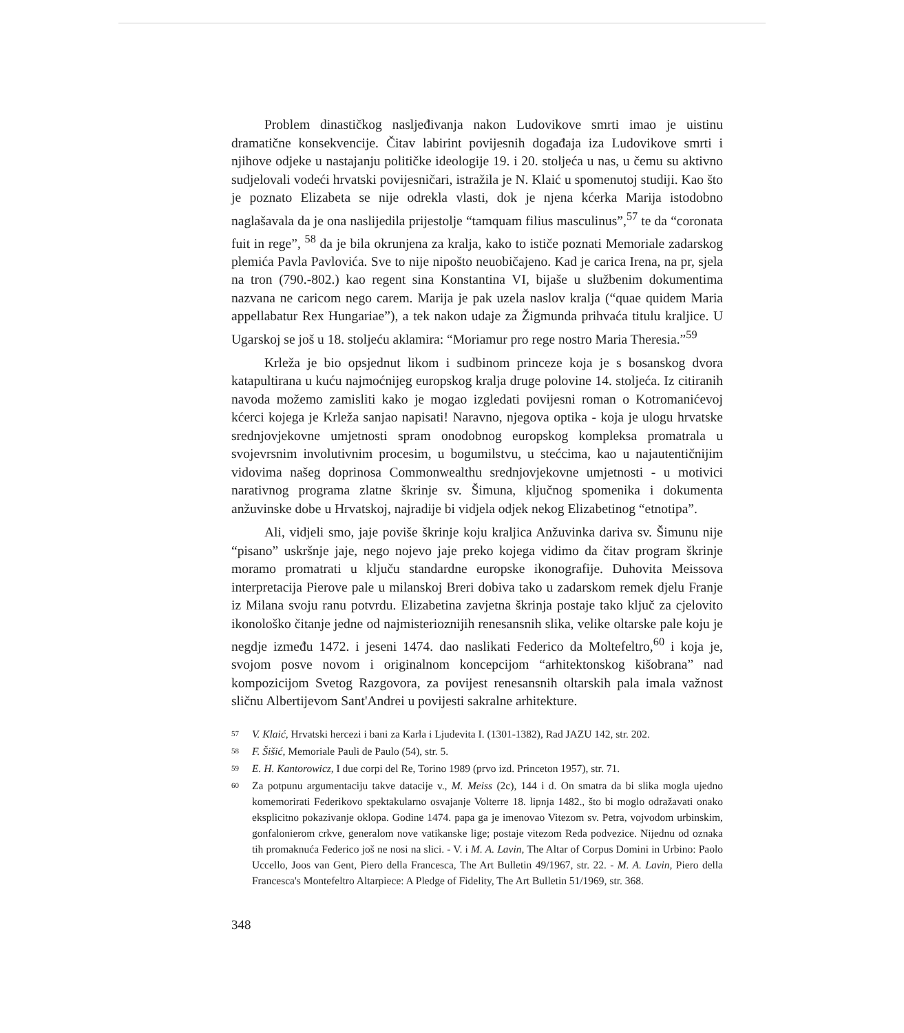Problem dinastičkog nasljeđivanja nakon Ludovikove smrti imao je uistinu dramatične konsekvencije. Čitav labirint povijesnih događaja iza Ludovikove smrti i njihove odjeke u nastajanju političke ideologije 19. i 20. stoljeća u nas, u čemu su aktivno sudjelovali vodeći hrvatski povijesničari, istražila je N. Klaić u spomenutoj studiji. Kao što je poznato Elizabeta se nije odrekla vlasti, dok je njena kćerka Marija istodobno naglašavala da je ona naslijedila prijestolje “tamquam filius masculinus”,<sup>57</sup> te da “coronata fuit in rege”, <sup>58</sup> da je bila okrunjena za kralja, kako to ističe poznati Memoriale zadarskog plemića Pavla Pavlovića. Sve to nije nipošto neuobičajeno. Kad je carica Irena, na pr, sjela na tron (790.-802.) kao regent sina Konstantina VI, bijaše u službenim dokumentima nazvana ne caricom nego carem. Marija je pak uzela naslov kralja (“quae quidem Maria appellabatur Rex Hungariae”), a tek nakon udaje za Žigmunda prihvaća titulu kraljice. U Ugarskoj se još u 18. stoljeću aklamira: “Moriamur pro rege nostro Maria Theresia.”<sup>59</sup>
Krleža je bio opsjednut likom i sudbinom princeze koja je s bosanskog dvora katapultirana u kuću najmoćnijeg europskog kralja druge polovine 14. stoljeća. Iz citiranih navoda možemo zamisliti kako je mogao izgledati povijesni roman o Kotromanićevoj kćerci kojega je Krleža sanjao napisati! Naravno, njegova optika - koja je ulogu hrvatske srednjovjekovne umjetnosti spram onodobnog europskog kompleksa promatrala u svojevrsnim involutivnim procesim, u bogumilstvu, u stećcima, kao u najautentičnijim vidovima našeg doprinosa Commonwealthu srednjovjekovne umjetnosti - u motivici narativnog programa zlatne škrinje sv. Šimuna, ključnog spomenika i dokumenta anžuvinske dobe u Hrvatskoj, najradije bi vidjela odjek nekog Elizabetinog “etnotipa”.
Ali, vidjeli smo, jaje poviše škrinje koju kraljica Anžuvinka dariva sv. Šimunu nije “pisano” uskršnje jaje, nego nojevo jaje preko kojega vidimo da čitav program škrinje moramo promatrati u ključu standardne europske ikonografije. Duhovita Meissova interpretacija Pierove pale u milanskoj Breri dobiva tako u zadarskom remek djelu Franje iz Milana svoju ranu potvrdu. Elizabetina zavjetna škrinja postaje tako ključ za cjelovito ikonološko čitanje jedne od najmisterioznijih renesansnih slika, velike oltarske pale koju je negdje između 1472. i jeseni 1474. dao naslikati Federico da Moltefeltro,<sup>60</sup> i koja je, svojom posve novom i originalnom koncepcijom “arhitektonskog kišobrana” nad kompozicijom Svetog Razgovora, za povijest renesansnih oltarskih pala imala važnost sličnu Albertijevom Sant'Andrei u povijesti sakralne arhitekture.
57 V. Klaić, Hrvatski hercezi i bani za Karla i Ljudevita I. (1301-1382), Rad JAZU 142, str. 202.
58 F. Šišić, Memoriale Pauli de Paulo (54), str. 5.
59 E. H. Kantorowicz, I due corpi del Re, Torino 1989 (prvo izd. Princeton 1957), str. 71.
60 Za potpunu argumentaciju takve datacije v., M. Meiss (2c), 144 i d. On smatra da bi slika mogla ujedno komemorirati Federikovo spektakularno osvajanje Volterre 18. lipnja 1482., što bi moglo odražavati onako eksplicitno pokazivanje oklopa. Godine 1474. papa ga je imenovao Vitezom sv. Petra, vojvodom urbinskim, gonfalonierom crkve, generalom nove vatikanske lige; postaje vitezom Reda podvezice. Nijednu od oznaka tih promaknuća Federico još ne nosi na slici. - V. i M. A. Lavin, The Altar of Corpus Domini in Urbino: Paolo Uccello, Joos van Gent, Piero della Francesca, The Art Bulletin 49/1967, str. 22. - M. A. Lavin, Piero della Francesca's Montefeltro Altarpiece: A Pledge of Fidelity, The Art Bulletin 51/1969, str. 368.
348